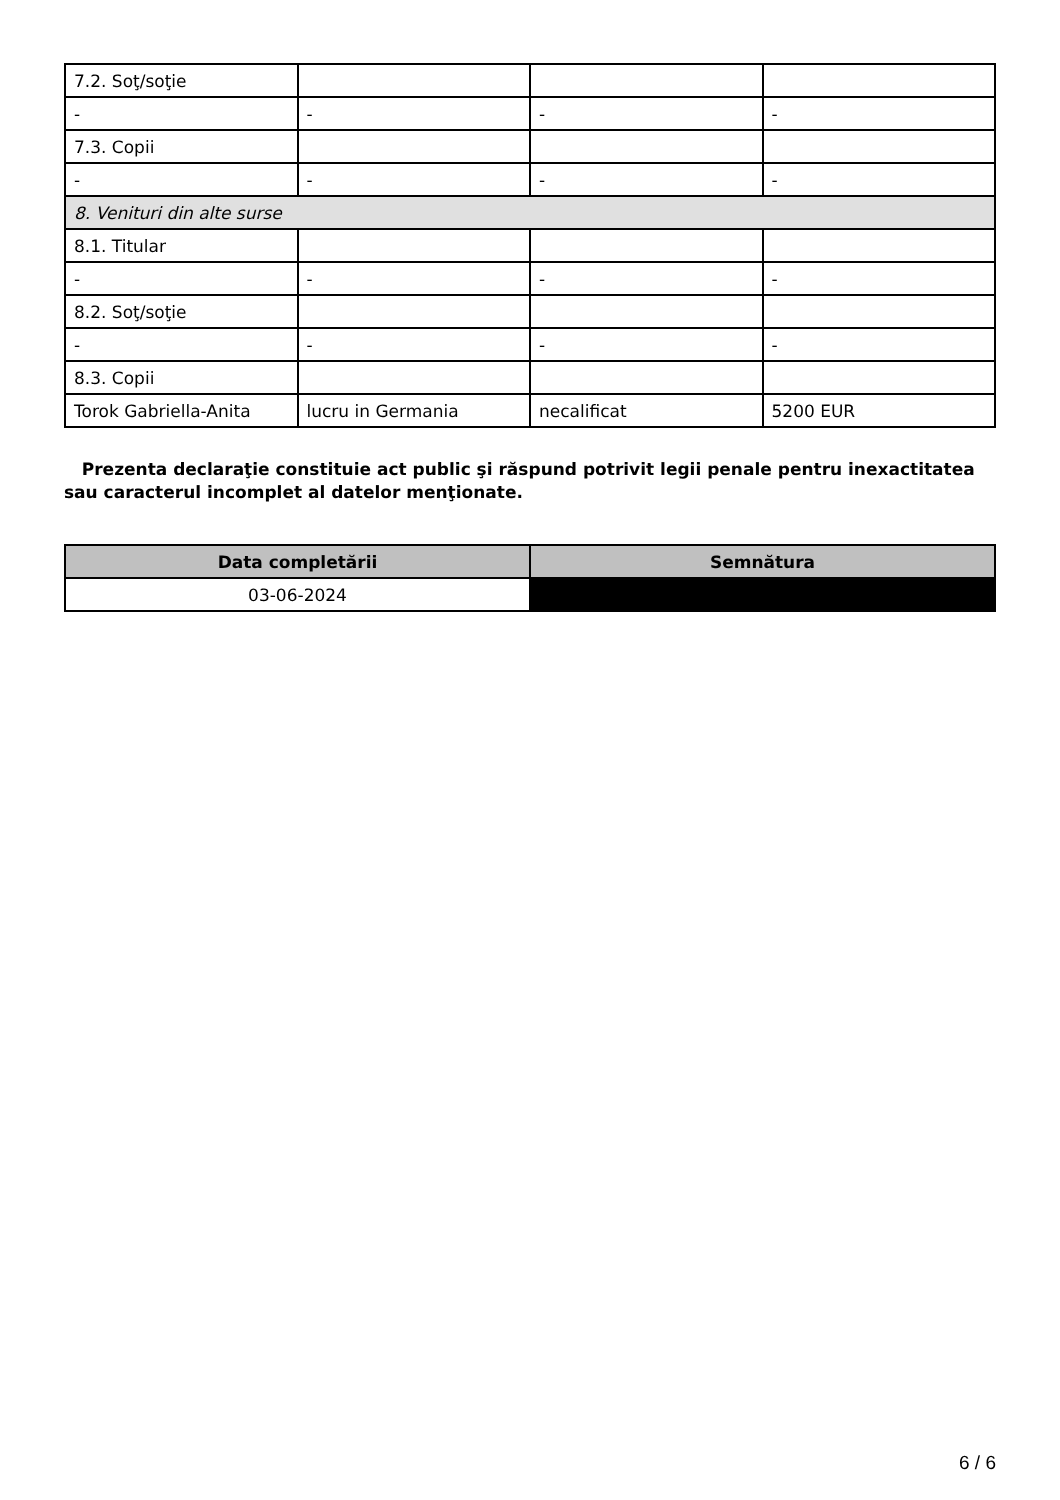| 7.2. Soţ/soţie | | | |
| - | - | - | - |
| 7.3. Copii | | | |
| - | - | - | - |
| 8. Venituri din alte surse | | | |
| 8.1. Titular | | | |
| - | - | - | - |
| 8.2. Soţ/soţie | | | |
| - | - | - | - |
| 8.3. Copii | | | |
| Torok Gabriella-Anita | lucru in Germania | necalificat | 5200 EUR |
Prezenta declaraţie constituie act public şi răspund potrivit legii penale pentru inexactitatea sau caracterul incomplet al datelor menţionate.
| Data completării | Semnătura |
| --- | --- |
| 03-06-2024 | |
6 / 6